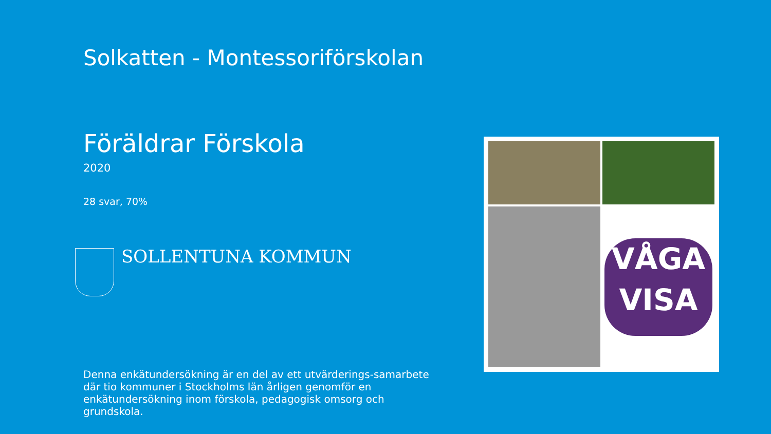Solkatten - Montessoriförskolan
Föräldrar Förskola
2020
28 svar, 70%
SOLLENTUNA KOMMUN
Denna enkätundersökning är en del av ett utvärderings-samarbete där tio kommuner i Stockholms län årligen genomför en enkätundersökning inom förskola, pedagogisk omsorg och grundskola.
VÅGA
VISA